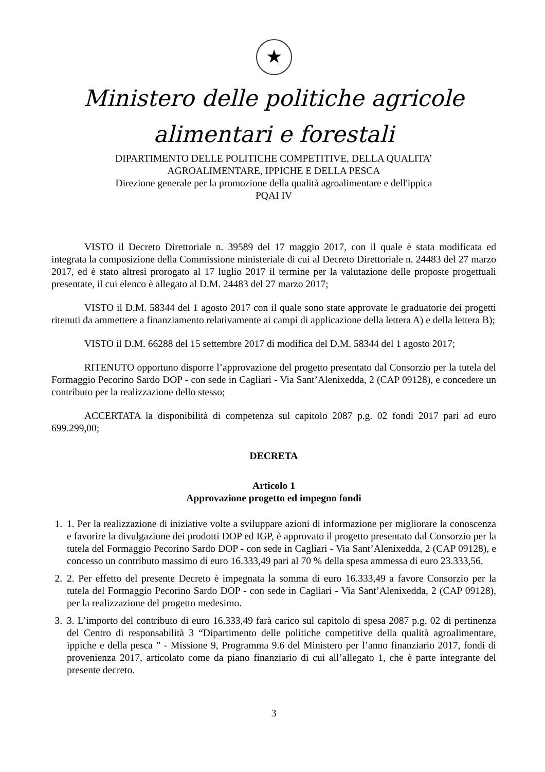★
Ministero delle politiche agricole
alimentari e forestali
DIPARTIMENTO DELLE POLITICHE COMPETITIVE, DELLA QUALITA’
AGROALIMENTARE, IPPICHE E DELLA PESCA
Direzione generale per la promozione della qualità agroalimentare e dell'ippica
PQAI IV
VISTO il Decreto Direttoriale n. 39589 del 17 maggio 2017, con il quale è stata modificata ed integrata la composizione della Commissione ministeriale di cui al Decreto Direttoriale n. 24483 del 27 marzo 2017, ed è stato altresì prorogato al 17 luglio 2017 il termine per la valutazione delle proposte progettuali presentate, il cui elenco è allegato al D.M. 24483 del 27 marzo 2017;
VISTO il D.M. 58344 del 1 agosto 2017 con il quale sono state approvate le graduatorie dei progetti ritenuti da ammettere a finanziamento relativamente ai campi di applicazione della lettera A) e della lettera B);
VISTO il D.M. 66288 del 15 settembre 2017 di modifica del D.M. 58344 del 1 agosto 2017;
RITENUTO opportuno disporre l’approvazione del progetto presentato dal Consorzio per la tutela del Formaggio Pecorino Sardo DOP - con sede in Cagliari - Via Sant’Alenixedda, 2 (CAP 09128), e concedere un contributo per la realizzazione dello stesso;
ACCERTATA la disponibilità di competenza sul capitolo 2087 p.g. 02 fondi 2017 pari ad euro 699.299,00;
DECRETA
Articolo 1
Approvazione progetto ed impegno fondi
1. 1. Per la realizzazione di iniziative volte a sviluppare azioni di informazione per migliorare la conoscenza e favorire la divulgazione dei prodotti DOP ed IGP, è approvato il progetto presentato dal Consorzio per la tutela del Formaggio Pecorino Sardo DOP - con sede in Cagliari - Via Sant’Alenixedda, 2 (CAP 09128), e concesso un contributo massimo di euro 16.333,49 pari al 70 % della spesa ammessa di euro 23.333,56.
2. 2. Per effetto del presente Decreto è impegnata la somma di euro 16.333,49 a favore Consorzio per la tutela del Formaggio Pecorino Sardo DOP - con sede in Cagliari - Via Sant’Alenixedda, 2 (CAP 09128), per la realizzazione del progetto medesimo.
3. 3. L’importo del contributo di euro 16.333,49 farà carico sul capitolo di spesa 2087 p.g. 02 di pertinenza del Centro di responsabilità 3 “Dipartimento delle politiche competitive della qualità agroalimentare, ippiche e della pesca ” - Missione 9, Programma 9.6 del Ministero per l’anno finanziario 2017, fondi di provenienza 2017, articolato come da piano finanziario di cui all’allegato 1, che è parte integrante del presente decreto.
3